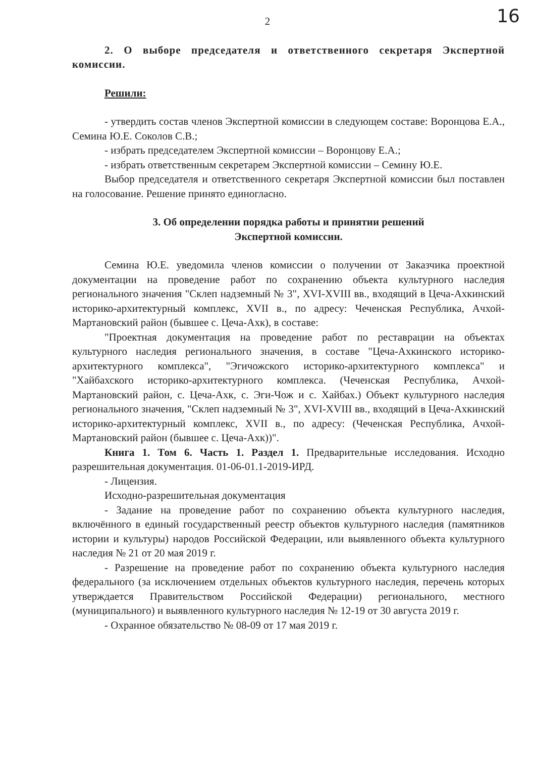2
16
2. О выборе председателя и ответственного секретаря Экспертной комиссии.
Решили:
- утвердить состав членов Экспертной комиссии в следующем составе: Воронцова Е.А., Семина Ю.Е. Соколов С.В.;
- избрать председателем Экспертной комиссии – Воронцову Е.А.;
- избрать ответственным секретарем Экспертной комиссии – Семину Ю.Е.
Выбор председателя и ответственного секретаря Экспертной комиссии был поставлен на голосование. Решение принято единогласно.
3. Об определении порядка работы и принятии решений
Экспертной комиссии.
Семина Ю.Е. уведомила членов комиссии о получении от Заказчика проектной документации на проведение работ по сохранению объекта культурного наследия регионального значения "Склеп надземный № 3", XVI-XVIII вв., входящий в Цеча-Ахкинский историко-архитектурный комплекс, XVII в., по адресу: Чеченская Республика, Ачхой-Мартановский район (бывшее с. Цеча-Ахк), в составе:
"Проектная документация на проведение работ по реставрации на объектах культурного наследия регионального значения, в составе "Цеча-Ахкинского историко-архитектурного комплекса", "Эгичожского историко-архитектурного комплекса" и "Хайбахского историко-архитектурного комплекса. (Чеченская Республика, Ачхой-Мартановский район, с. Цеча-Ахк, с. Эги-Чож и с. Хайбах.) Объект культурного наследия регионального значения, "Склеп надземный № 3", XVI-XVIII вв., входящий в Цеча-Ахкинский историко-архитектурный комплекс, XVII в., по адресу: (Чеченская Республика, Ачхой-Мартановский район (бывшее с. Цеча-Ахк))".
Книга 1. Том 6. Часть 1. Раздел 1. Предварительные исследования. Исходно разрешительная документация. 01-06-01.1-2019-ИРД.
- Лицензия.
Исходно-разрешительная документация
- Задание на проведение работ по сохранению объекта культурного наследия, включённого в единый государственный реестр объектов культурного наследия (памятников истории и культуры) народов Российской Федерации, или выявленного объекта культурного наследия № 21 от 20 мая 2019 г.
- Разрешение на проведение работ по сохранению объекта культурного наследия федерального (за исключением отдельных объектов культурного наследия, перечень которых утверждается Правительством Российской Федерации) регионального, местного (муниципального) и выявленного культурного наследия № 12-19 от 30 августа 2019 г.
- Охранное обязательство № 08-09 от 17 мая 2019 г.